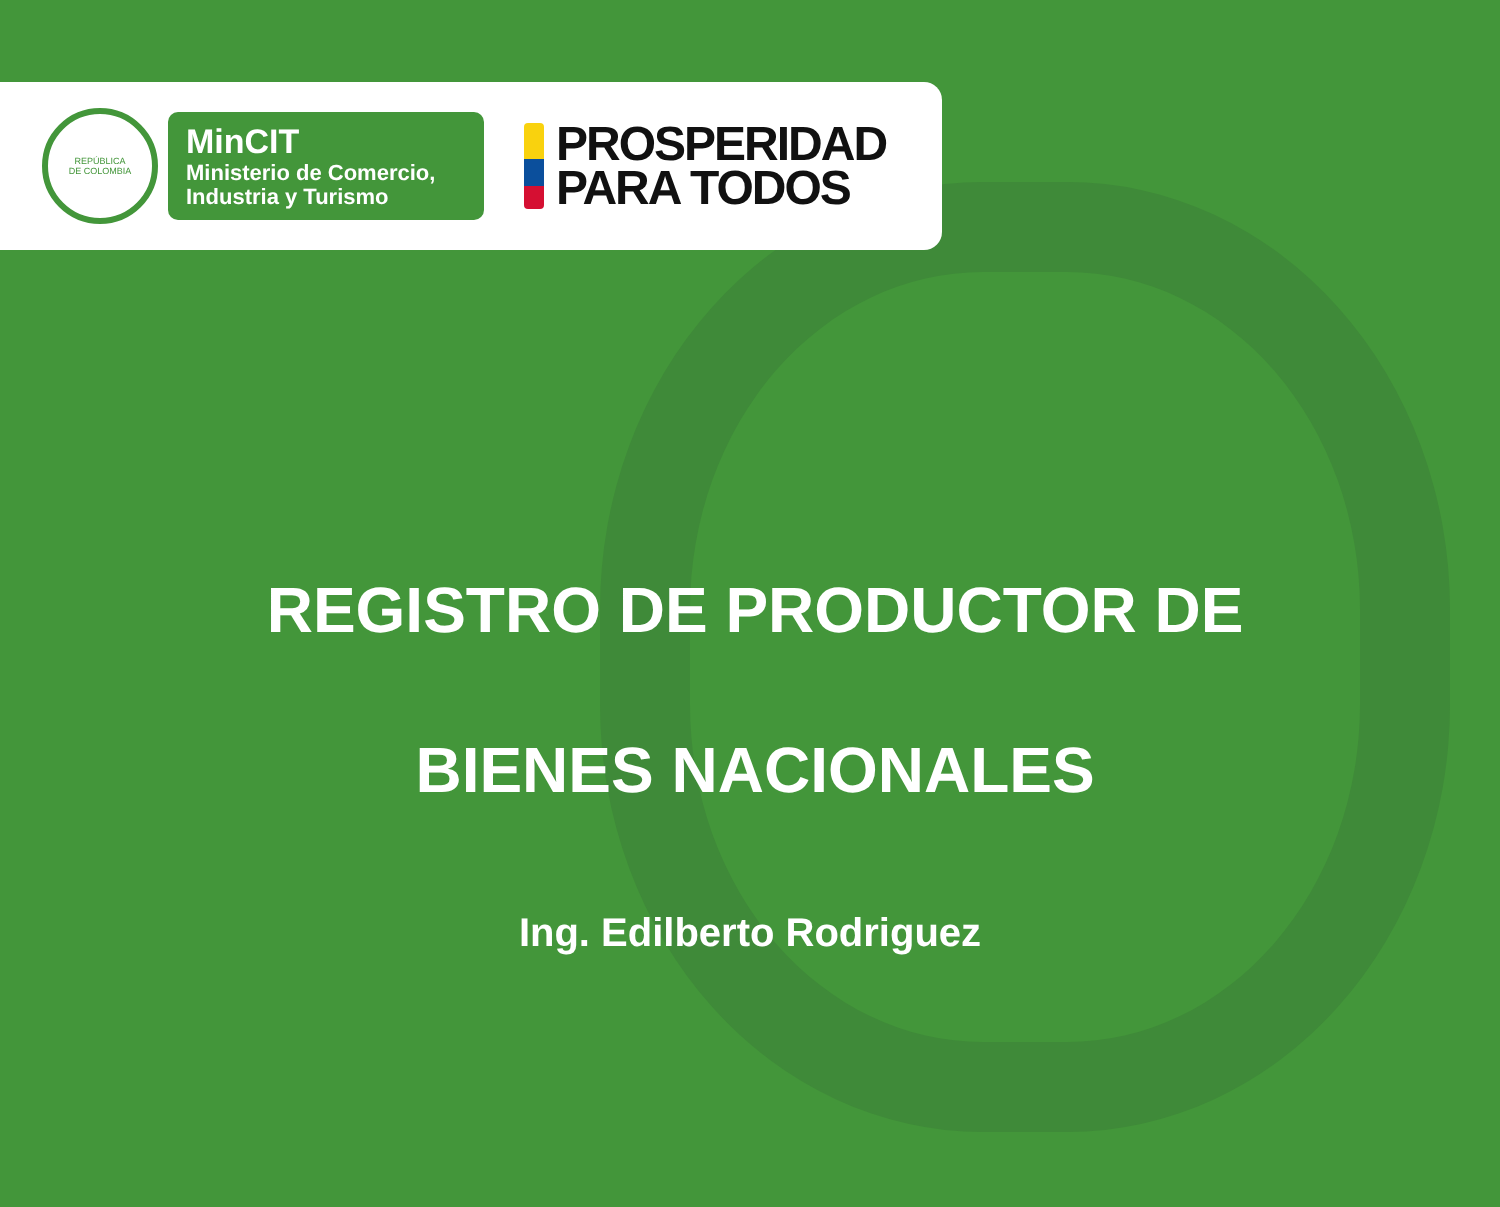REPÚBLICA
DE COLOMBIA
MinCIT
Ministerio de Comercio,
Industria y Turismo
PROSPERIDAD
PARA TODOS
REGISTRO DE PRODUCTOR DE
BIENES NACIONALES
Ing. Edilberto Rodriguez